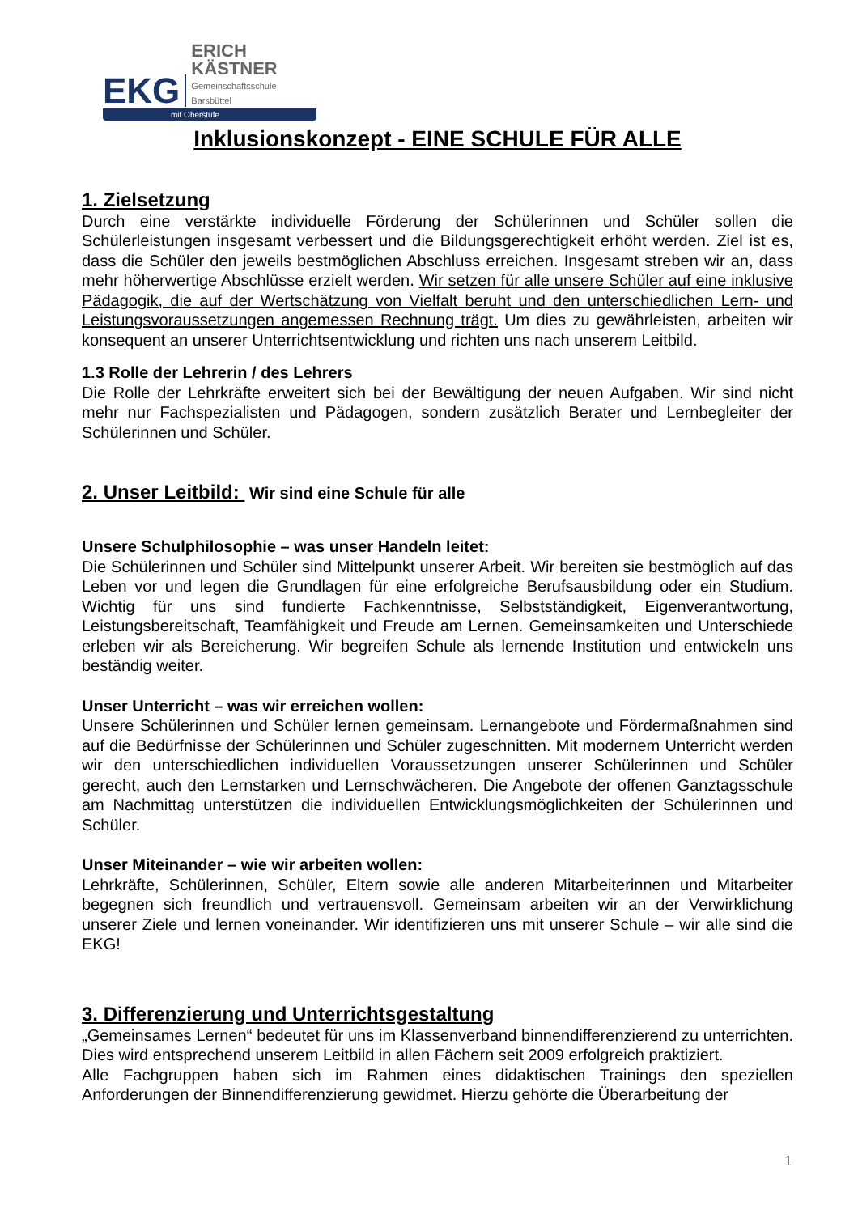EKG
ERICH KÄSTNER
Gemeinschaftsschule Barsbüttel
mit Oberstufe
Inklusionskonzept - EINE SCHULE FÜR ALLE
1. Zielsetzung
Durch eine verstärkte individuelle Förderung der Schülerinnen und Schüler sollen die Schülerleistungen insgesamt verbessert und die Bildungsgerechtigkeit erhöht werden. Ziel ist es, dass die Schüler den jeweils bestmöglichen Abschluss erreichen. Insgesamt streben wir an, dass mehr höherwertige Abschlüsse erzielt werden. Wir setzen für alle unsere Schüler auf eine inklusive Pädagogik, die auf der Wertschätzung von Vielfalt beruht und den unterschiedlichen Lern- und Leistungsvoraussetzungen angemessen Rechnung trägt. Um dies zu gewährleisten, arbeiten wir konsequent an unserer Unterrichtsentwicklung und richten uns nach unserem Leitbild.
1.3 Rolle der Lehrerin / des Lehrers
Die Rolle der Lehrkräfte erweitert sich bei der Bewältigung der neuen Aufgaben. Wir sind nicht mehr nur Fachspezialisten und Pädagogen, sondern zusätzlich Berater und Lernbegleiter der Schülerinnen und Schüler.
2. Unser Leitbild: Wir sind eine Schule für alle
Unsere Schulphilosophie – was unser Handeln leitet:
Die Schülerinnen und Schüler sind Mittelpunkt unserer Arbeit. Wir bereiten sie bestmöglich auf das Leben vor und legen die Grundlagen für eine erfolgreiche Berufsausbildung oder ein Studium. Wichtig für uns sind fundierte Fachkenntnisse, Selbstständigkeit, Eigenverantwortung, Leistungsbereitschaft, Teamfähigkeit und Freude am Lernen. Gemeinsamkeiten und Unterschiede erleben wir als Bereicherung. Wir begreifen Schule als lernende Institution und entwickeln uns beständig weiter.
Unser Unterricht – was wir erreichen wollen:
Unsere Schülerinnen und Schüler lernen gemeinsam. Lernangebote und Fördermaßnahmen sind auf die Bedürfnisse der Schülerinnen und Schüler zugeschnitten. Mit modernem Unterricht werden wir den unterschiedlichen individuellen Voraussetzungen unserer Schülerinnen und Schüler gerecht, auch den Lernstarken und Lernschwächeren. Die Angebote der offenen Ganztagsschule am Nachmittag unterstützen die individuellen Entwicklungsmöglichkeiten der Schülerinnen und Schüler.
Unser Miteinander – wie wir arbeiten wollen:
Lehrkräfte, Schülerinnen, Schüler, Eltern sowie alle anderen Mitarbeiterinnen und Mitarbeiter begegnen sich freundlich und vertrauensvoll. Gemeinsam arbeiten wir an der Verwirklichung unserer Ziele und lernen voneinander. Wir identifizieren uns mit unserer Schule – wir alle sind die EKG!
3. Differenzierung und Unterrichtsgestaltung
„Gemeinsames Lernen“ bedeutet für uns im Klassenverband binnendifferenzierend zu unterrichten. Dies wird entsprechend unserem Leitbild in allen Fächern seit 2009 erfolgreich praktiziert.
Alle Fachgruppen haben sich im Rahmen eines didaktischen Trainings den speziellen Anforderungen der Binnendifferenzierung gewidmet. Hierzu gehörte die Überarbeitung der
1